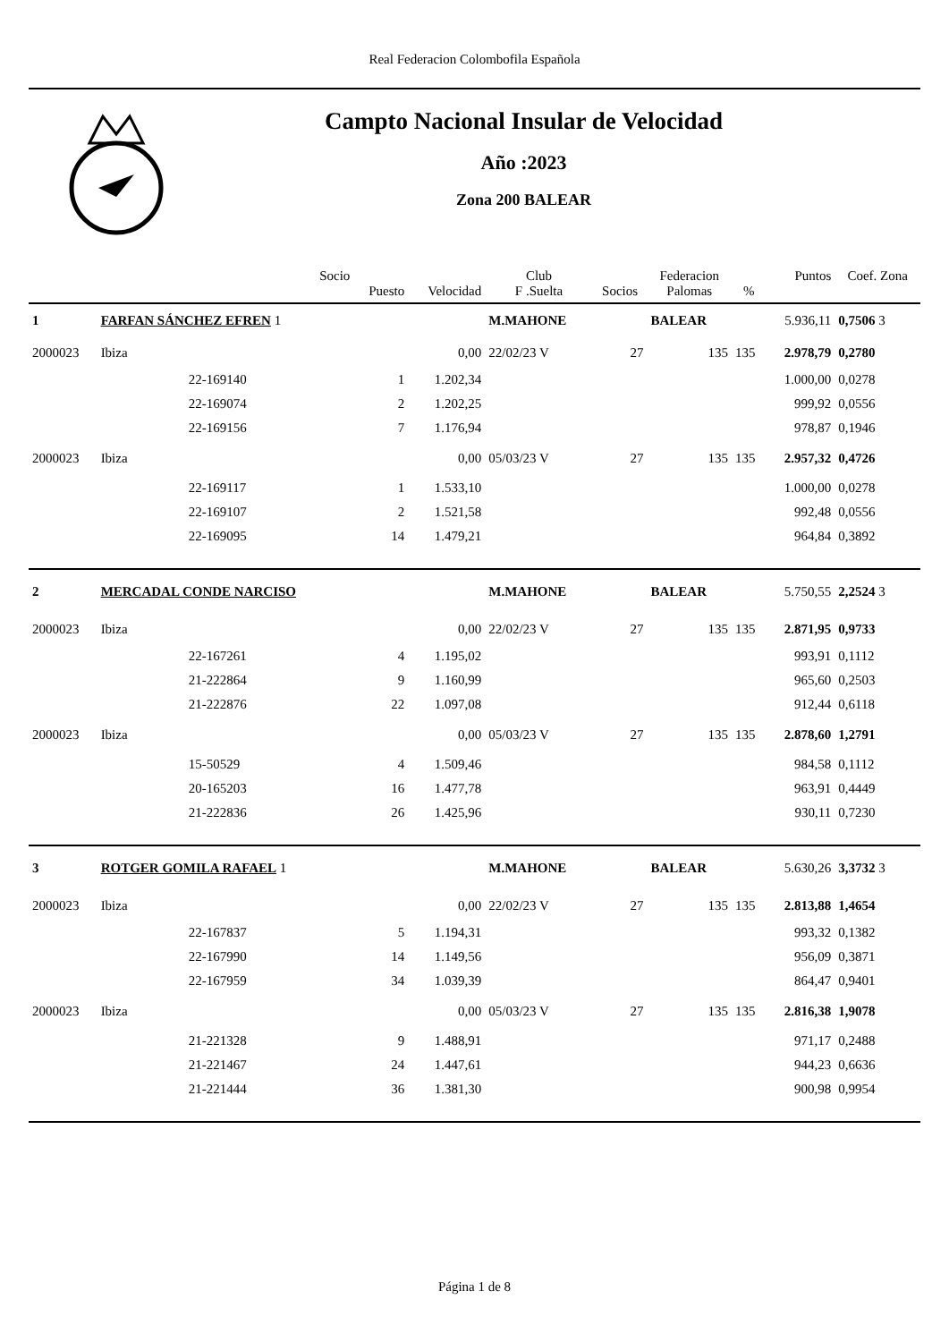Real Federacion Colombofila Española
Campto Nacional Insular de Velocidad
Año :2023
Zona 200 BALEAR
| | | Socio | | | Club | | Federacion | | Puntos | Coef. Zona |
| --- | --- | --- | --- | --- | --- | --- | --- | --- | --- | --- |
| | | | Puesto | Velocidad | F .Suelta | Socios | Palomas | % | | |
| 1 | FARFAN SÁNCHEZ EFREN 1 | | | | M.MAHONE | | BALEAR | | 5.936,11 | 0,7506 3 |
| 2000023 | Ibiza | | | 0,00 | 22/02/23 V | 27 | 135 | 135 | 2.978,79 | 0,2780 |
| | | 22-169140 | 1 | 1.202,34 | | | | | 1.000,00 | 0,0278 |
| | | 22-169074 | 2 | 1.202,25 | | | | | 999,92 | 0,0556 |
| | | 22-169156 | 7 | 1.176,94 | | | | | 978,87 | 0,1946 |
| 2000023 | Ibiza | | | 0,00 | 05/03/23 V | 27 | 135 | 135 | 2.957,32 | 0,4726 |
| | | 22-169117 | 1 | 1.533,10 | | | | | 1.000,00 | 0,0278 |
| | | 22-169107 | 2 | 1.521,58 | | | | | 992,48 | 0,0556 |
| | | 22-169095 | 14 | 1.479,21 | | | | | 964,84 | 0,3892 |
| 2 | MERCADAL CONDE NARCISO | | | | M.MAHONE | | BALEAR | | 5.750,55 | 2,2524 3 |
| 2000023 | Ibiza | | | 0,00 | 22/02/23 V | 27 | 135 | 135 | 2.871,95 | 0,9733 |
| | | 22-167261 | 4 | 1.195,02 | | | | | 993,91 | 0,1112 |
| | | 21-222864 | 9 | 1.160,99 | | | | | 965,60 | 0,2503 |
| | | 21-222876 | 22 | 1.097,08 | | | | | 912,44 | 0,6118 |
| 2000023 | Ibiza | | | 0,00 | 05/03/23 V | 27 | 135 | 135 | 2.878,60 | 1,2791 |
| | | 15-50529 | 4 | 1.509,46 | | | | | 984,58 | 0,1112 |
| | | 20-165203 | 16 | 1.477,78 | | | | | 963,91 | 0,4449 |
| | | 21-222836 | 26 | 1.425,96 | | | | | 930,11 | 0,7230 |
| 3 | ROTGER GOMILA RAFAEL 1 | | | | M.MAHONE | | BALEAR | | 5.630,26 | 3,3732 3 |
| 2000023 | Ibiza | | | 0,00 | 22/02/23 V | 27 | 135 | 135 | 2.813,88 | 1,4654 |
| | | 22-167837 | 5 | 1.194,31 | | | | | 993,32 | 0,1382 |
| | | 22-167990 | 14 | 1.149,56 | | | | | 956,09 | 0,3871 |
| | | 22-167959 | 34 | 1.039,39 | | | | | 864,47 | 0,9401 |
| 2000023 | Ibiza | | | 0,00 | 05/03/23 V | 27 | 135 | 135 | 2.816,38 | 1,9078 |
| | | 21-221328 | 9 | 1.488,91 | | | | | 971,17 | 0,2488 |
| | | 21-221467 | 24 | 1.447,61 | | | | | 944,23 | 0,6636 |
| | | 21-221444 | 36 | 1.381,30 | | | | | 900,98 | 0,9954 |
Página 1 de 8